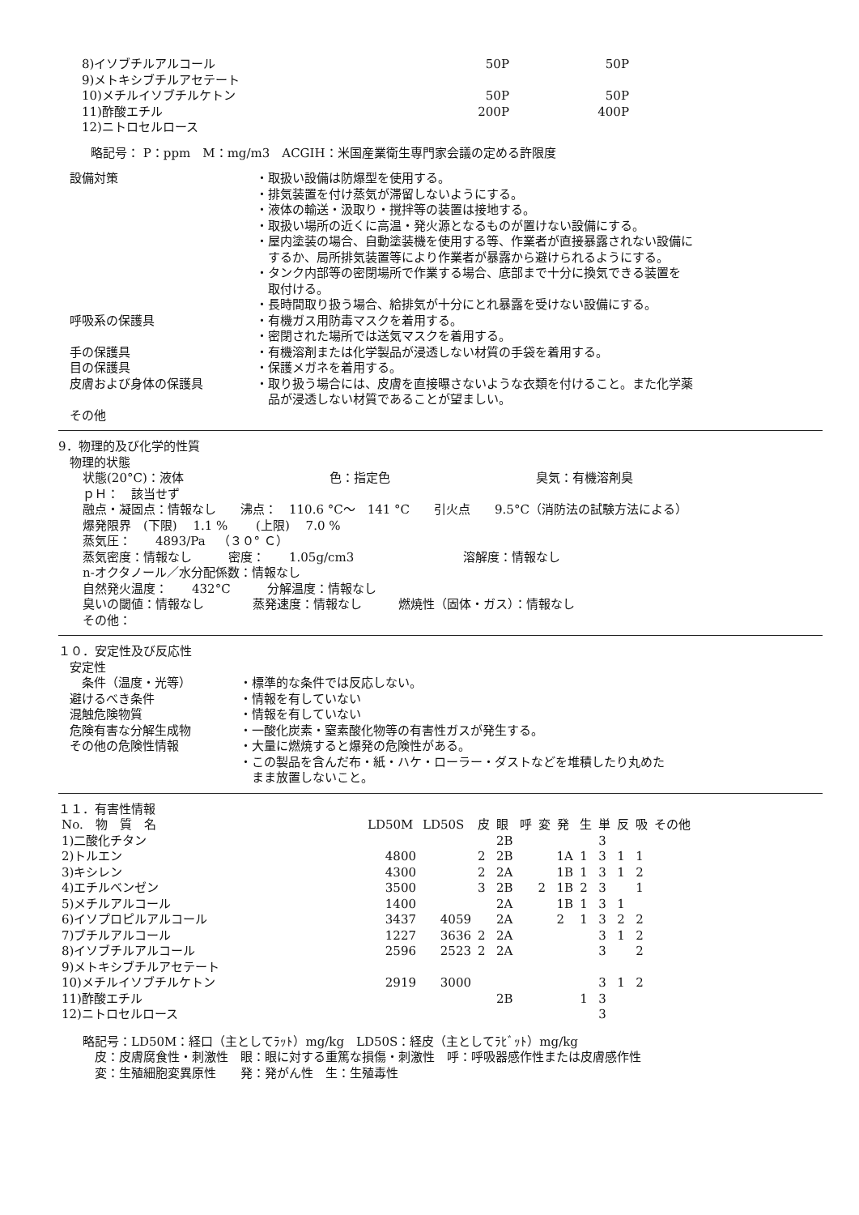| 8)イソブチルアルコール | 50P | 50P |
| 9)メトキシブチルアセテート | | |
| 10)メチルイソブチルケトン | 50P | 50P |
| 11)酢酸エチル | 200P | 400P |
| 12)ニトロセルロース | | |
略記号： P：ppm　M：mg/m3　ACGIH：米国産業衛生専門家会議の定める許限度
設備対策 ・取扱い設備は防爆型を使用する。
・排気装置を付け蒸気が滞留しないようにする。
・液体の輸送・汲取り・撹拌等の装置は接地する。
・取扱い場所の近くに高温・発火源となるものが置けない設備にする。
・屋内塗装の場合、自動塗装機を使用する等、作業者が直接暴露されない設備に
　するか、局所排気装置等により作業者が暴露から避けられるようにする。
・タンク内部等の密閉場所で作業する場合、底部まで十分に換気できる装置を
　取付ける。
・長時間取り扱う場合、給排気が十分にとれ暴露を受けない設備にする。
呼吸系の保護具 ・有機ガス用防毒マスクを着用する。
・密閉された場所では送気マスクを着用する。
手の保護具 ・有機溶剤または化学製品が浸透しない材質の手袋を着用する。
目の保護具 ・保護メガネを着用する。
皮膚および身体の保護具 ・取り扱う場合には、皮膚を直接曝さないような衣類を付けること。また化学薬
　品が浸透しない材質であることが望ましい。
その他
9．物理的及び化学的性質
物理的状態
状態(20°C)：液体　　　　　　　　　　　　色：指定色　　　　　　　　　　　　臭気：有機溶剤臭
ｐＨ：　該当せず
融点・凝固点：情報なし　　沸点：　110.6 °C～　141 °C　　引火点　　9.5°C（消防法の試験方法による）
爆発限界　(下限)　 1.1 %　　 (上限)　 7.0 %
蒸気圧：　　4893/Pa　（３０° Ｃ）
蒸気密度：情報なし　　　密度：　　1.05g/cm3　　　　　　　　　溶解度：情報なし
n-オクタノール／水分配係数：情報なし
自然発火温度：　　432°C　　　分解温度：情報なし
臭いの閾値：情報なし　　　　蒸発速度：情報なし　　　燃焼性（固体・ガス）：情報なし
その他：
１０．安定性及び反応性
安定性
　条件（温度・光等） ・標準的な条件では反応しない。
避けるべき条件 ・情報を有していない
混触危険物質 ・情報を有していない
危険有害な分解生成物 ・一酸化炭素・窒素酸化物等の有害性ガスが発生する。
その他の危険性情報 ・大量に燃焼すると爆発の危険性がある。
・この製品を含んだ布・紙・ハケ・ローラー・ダストなどを堆積したり丸めた
　まま放置しないこと。
１１．有害性情報
| No. 物 質 名 | LD50M | LD50S | 皮 | 眼 | 呼 | 変 | 発 | 生 | 単 | 反 | 吸 | その他 |
| --- | --- | --- | --- | --- | --- | --- | --- | --- | --- | --- | --- | --- |
| 1)二酸化チタン | | | | 2B | | | | | 3 | | | |
| 2)トルエン | 4800 | | 2 | 2B | | | 1A | 1 | 3 | 1 | 1 | |
| 3)キシレン | 4300 | | 2 | 2A | | | 1B | 1 | 3 | 1 | 2 | |
| 4)エチルベンゼン | 3500 | | 3 | 2B | | 2 | 1B | 2 | 3 | | 1 | |
| 5)メチルアルコール | 1400 | | | 2A | | | 1B | 1 | 3 | 1 | | |
| 6)イソプロピルアルコール | 3437 | 4059 | | 2A | | | 2 | 1 | 3 | 2 | 2 | |
| 7)ブチルアルコール | 1227 | 3636 | 2 | 2A | | | | | 3 | 1 | 2 | |
| 8)イソブチルアルコール | 2596 | 2523 | 2 | 2A | | | | | 3 | | 2 | |
| 9)メトキシブチルアセテート | | | | | | | | | | | | |
| 10)メチルイソブチルケトン | 2919 | 3000 | | | | | | | 3 | 1 | 2 | |
| 11)酢酸エチル | | | | 2B | | | | 1 | 3 | | | |
| 12)ニトロセルロース | | | | | | | | | 3 | | | |
略記号：LD50M：経口（主としてﾗｯﾄ）mg/kg　LD50S：経皮（主としてﾗﾋﾞｯﾄ）mg/kg
　皮：皮膚腐食性・刺激性　眼：眼に対する重篤な損傷・刺激性　呼：呼吸器感作性または皮膚感作性
　変：生殖細胞変異原性　　発：発がん性　生：生殖毒性